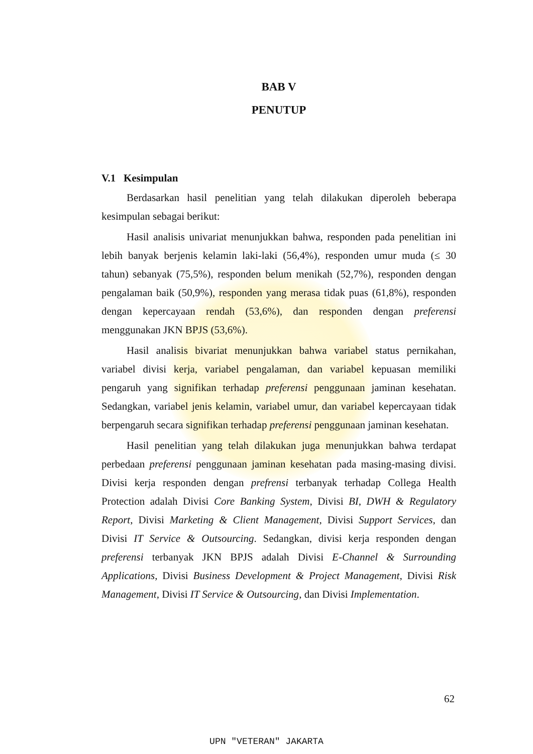BAB V
PENUTUP
V.1 Kesimpulan
Berdasarkan hasil penelitian yang telah dilakukan diperoleh beberapa kesimpulan sebagai berikut:
Hasil analisis univariat menunjukkan bahwa, responden pada penelitian ini lebih banyak berjenis kelamin laki-laki (56,4%), responden umur muda (≤ 30 tahun) sebanyak (75,5%), responden belum menikah (52,7%), responden dengan pengalaman baik (50,9%), responden yang merasa tidak puas (61,8%), responden dengan kepercayaan rendah (53,6%), dan responden dengan preferensi menggunakan JKN BPJS (53,6%).
Hasil analisis bivariat menunjukkan bahwa variabel status pernikahan, variabel divisi kerja, variabel pengalaman, dan variabel kepuasan memiliki pengaruh yang signifikan terhadap preferensi penggunaan jaminan kesehatan. Sedangkan, variabel jenis kelamin, variabel umur, dan variabel kepercayaan tidak berpengaruh secara signifikan terhadap preferensi penggunaan jaminan kesehatan.
Hasil penelitian yang telah dilakukan juga menunjukkan bahwa terdapat perbedaan preferensi penggunaan jaminan kesehatan pada masing-masing divisi. Divisi kerja responden dengan prefrensi terbanyak terhadap Collega Health Protection adalah Divisi Core Banking System, Divisi BI, DWH & Regulatory Report, Divisi Marketing & Client Management, Divisi Support Services, dan Divisi IT Service & Outsourcing. Sedangkan, divisi kerja responden dengan preferensi terbanyak JKN BPJS adalah Divisi E-Channel & Surrounding Applications, Divisi Business Development & Project Management, Divisi Risk Management, Divisi IT Service & Outsourcing, dan Divisi Implementation.
62
UPN "VETERAN" JAKARTA